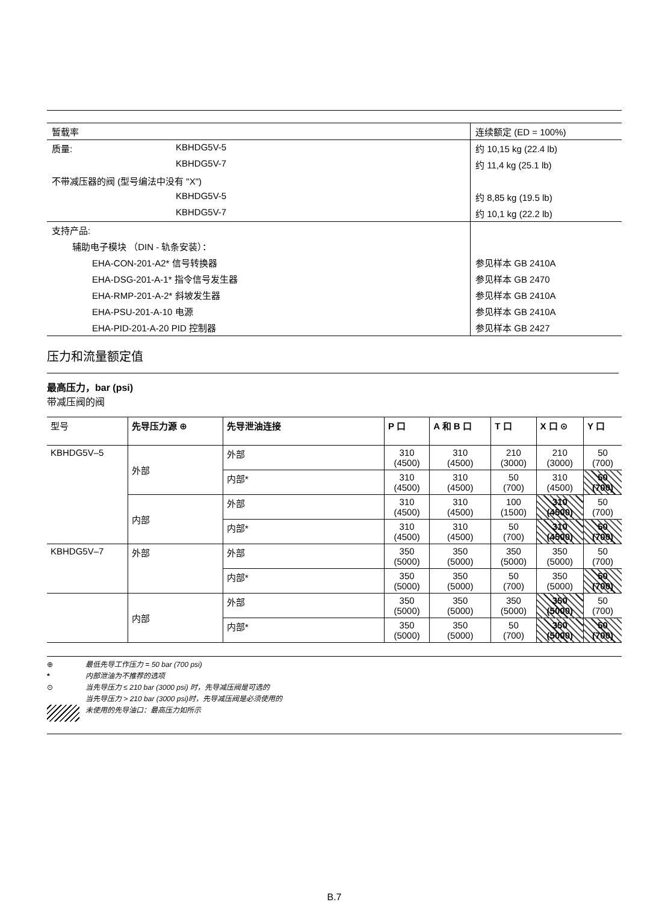| 暂载率 | | 连续额定 (ED = 100%) |
| 质量: | KBHDG5V-5 | 约 10,15 kg (22.4 lb) |
| | KBHDG5V-7 | 约 11,4 kg (25.1 lb) |
| 不带减压器的阀 (型号编法中没有 "X") | | |
| | KBHDG5V-5 | 约 8,85 kg (19.5 lb) |
| | KBHDG5V-7 | 约 10,1 kg (22.2 lb) |
| 支持产品: | | |
| 辅助电子模块 （DIN - 轨条安装）： | | |
| EHA-CON-201-A2* 信号转换器 | | 参见样本 GB 2410A |
| EHA-DSG-201-A-1* 指令信号发生器 | | 参见样本 GB 2470 |
| EHA-RMP-201-A-2* 斜坡发生器 | | 参见样本 GB 2410A |
| EHA-PSU-201-A-10 电源 | | 参见样本 GB 2410A |
| EHA-PID-201-A-20 PID 控制器 | | 参见样本 GB 2427 |
压力和流量额定值
最高压力，bar (psi)
带减压阀的阀
| 型号 | 先导压力源 ⊕ | 先导泄油连接 | P 口 | A 和 B 口 | T 口 | X 口 ⊙ | Y 口 |
| --- | --- | --- | --- | --- | --- | --- | --- |
| KBHDG5V–5 | 外部 | 外部 | 310 (4500) | 310 (4500) | 210 (3000) | 210 (3000) | 50 (700) |
| | | 内部* | 310 (4500) | 310 (4500) | 50 (700) | 310 (4500) | 50 (700) |
| | 内部 | 外部 | 310 (4500) | 310 (4500) | 100 (1500) | 310 (4500) | 50 (700) |
| | | 内部* | 310 (4500) | 310 (4500) | 50 (700) | 310 (4500) | 50 (700) |
| KBHDG5V–7 | 外部 | 外部 | 350 (5000) | 350 (5000) | 350 (5000) | 350 (5000) | 50 (700) |
| | | 内部* | 350 (5000) | 350 (5000) | 50 (700) | 350 (5000) | 50 (700) |
| | 内部 | 外部 | 350 (5000) | 350 (5000) | 350 (5000) | 350 (5000) | 50 (700) |
| | | 内部* | 350 (5000) | 350 (5000) | 50 (700) | 350 (5000) | 50 (700) |
⊕ 最低先导工作压力 = 50 bar (700 psi)
* 内部泄油为不推荐的选项
⊙ 当先导压力 ≤ 210 bar (3000 psi) 时，先导减压阀是可选的
当先导压力 > 210 bar (3000 psi)时，先导减压阀是必须使用的
未使用的先导油口：最高压力如所示
B.7